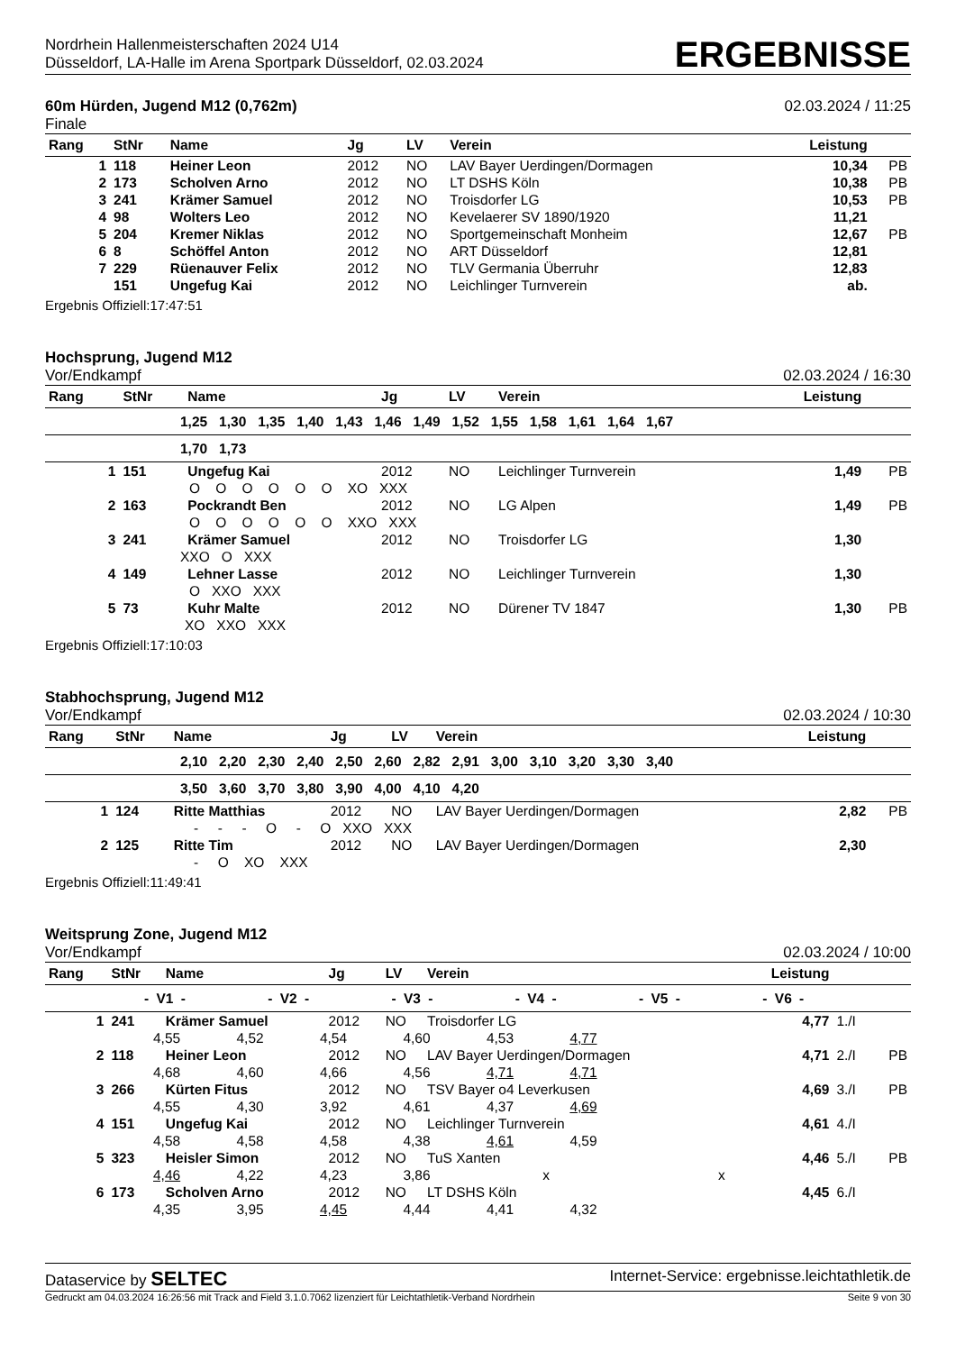Nordrhein Hallenmeisterschaften 2024 U14
Düsseldorf, LA-Halle im Arena Sportpark Düsseldorf, 02.03.2024
ERGEBNISSE
60m Hürden, Jugend M12 (0,762m)
02.03.2024 / 11:25
Finale
| Rang | StNr | Name | Jg | LV | Verein | Leistung | |
| --- | --- | --- | --- | --- | --- | --- | --- |
| 1 | 118 | Heiner Leon | 2012 | NO | LAV Bayer Uerdingen/Dormagen | 10,34 | PB |
| 2 | 173 | Scholven Arno | 2012 | NO | LT DSHS Köln | 10,38 | PB |
| 3 | 241 | Krämer Samuel | 2012 | NO | Troisdorfer LG | 10,53 | PB |
| 4 | 98 | Wolters Leo | 2012 | NO | Kevelaerer SV 1890/1920 | 11,21 | |
| 5 | 204 | Kremer Niklas | 2012 | NO | Sportgemeinschaft Monheim | 12,67 | PB |
| 6 | 8 | Schöffel Anton | 2012 | NO | ART Düsseldorf | 12,81 | |
| 7 | 229 | Rüenauver Felix | 2012 | NO | TLV Germania Überruhr | 12,83 | |
| | 151 | Ungefug Kai | 2012 | NO | Leichlinger Turnverein | ab. | |
Ergebnis Offiziell:17:47:51
Hochsprung, Jugend M12
Vor/Endkampf 02.03.2024 / 16:30
| Rang | StNr | Name | Jg | LV | Verein | Leistung | |
| --- | --- | --- | --- | --- | --- | --- | --- |
| 1,25 1,30 1,35 1,40 1,43 1,46 1,49 1,52 1,55 1,58 1,61 1,64 1,67 | | | | | | | |
| 1,70 1,73 | | | | | | | |
| 1 | 151 | Ungefug Kai | 2012 | NO | Leichlinger Turnverein | 1,49 | PB |
| O O O O O O XO XXX | | | | | | | |
| 2 | 163 | Pockrandt Ben | 2012 | NO | LG Alpen | 1,49 | PB |
| O O O O O O XXO XXX | | | | | | | |
| 3 | 241 | Krämer Samuel | 2012 | NO | Troisdorfer LG | 1,30 | |
| XXO O XXX | | | | | | | |
| 4 | 149 | Lehner Lasse | 2012 | NO | Leichlinger Turnverein | 1,30 | |
| O XXO XXX | | | | | | | |
| 5 | 73 | Kuhr Malte | 2012 | NO | Dürener TV 1847 | 1,30 | PB |
| XO XXO XXX | | | | | | | |
Ergebnis Offiziell:17:10:03
Stabhochsprung, Jugend M12
Vor/Endkampf 02.03.2024 / 10:30
| Rang | StNr | Name | Jg | LV | Verein | Leistung | |
| --- | --- | --- | --- | --- | --- | --- | --- |
| 2,10 2,20 2,30 2,40 2,50 2,60 2,82 2,91 3,00 3,10 3,20 3,30 3,40 | | | | | | | |
| 3,50 3,60 3,70 3,80 3,90 4,00 4,10 4,20 | | | | | | | |
| 1 | 124 | Ritte Matthias | 2012 | NO | LAV Bayer Uerdingen/Dormagen | 2,82 | PB |
| - - - O - O XXO XXX | | | | | | | |
| 2 | 125 | Ritte Tim | 2012 | NO | LAV Bayer Uerdingen/Dormagen | 2,30 | |
| - O XO XXX | | | | | | | |
Ergebnis Offiziell:11:49:41
Weitsprung Zone, Jugend M12
Vor/Endkampf 02.03.2024 / 10:00
| Rang | StNr | Name | Jg | LV | Verein | Leistung | | |
| --- | --- | --- | --- | --- | --- | --- | --- | --- |
| - V1 - - V2 - - V3 - - V4 - - V5 - - V6 - | | | | | | | | |
| 1 | 241 | Krämer Samuel | 2012 | NO | Troisdorfer LG | 4,77 | 1./I | |
| 4,55 4,52 4,54 4,60 4,53 4,77 | | | | | | | | |
| 2 | 118 | Heiner Leon | 2012 | NO | LAV Bayer Uerdingen/Dormagen | 4,71 | 2./I | PB |
| 4,68 4,60 4,66 4,56 4,71 4,71 | | | | | | | | |
| 3 | 266 | Kürten Fitus | 2012 | NO | TSV Bayer o4 Leverkusen | 4,69 | 3./I | PB |
| 4,55 4,30 3,92 4,61 4,37 4,69 | | | | | | | | |
| 4 | 151 | Ungefug Kai | 2012 | NO | Leichlinger Turnverein | 4,61 | 4./I | |
| 4,58 4,58 4,58 4,38 4,61 4,59 | | | | | | | | |
| 5 | 323 | Heisler Simon | 2012 | NO | TuS Xanten | 4,46 | 5./I | PB |
| 4,46 4,22 4,23 3,86 x x | | | | | | | | |
| 6 | 173 | Scholven Arno | 2012 | NO | LT DSHS Köln | 4,45 | 6./I | |
| 4,35 3,95 4,45 4,44 4,41 4,32 | | | | | | | | |
Dataservice by SELTEC Internet-Service: ergebnisse.leichtathletik.de
Gedruckt am 04.03.2024 16:26:56 mit Track and Field 3.1.0.7062 lizenziert für Leichtathletik-Verband Nordrhein Seite 9 von 30